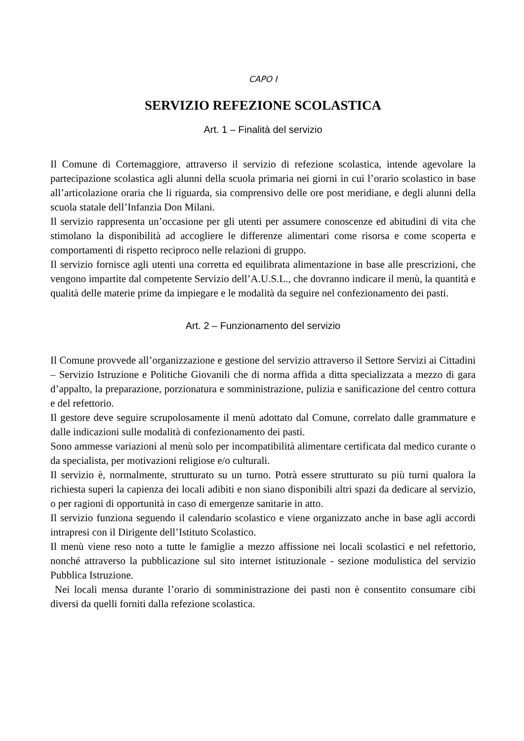CAPO I
SERVIZIO REFEZIONE SCOLASTICA
Art. 1 – Finalità del servizio
Il Comune di Cortemaggiore, attraverso il servizio di refezione scolastica, intende agevolare la partecipazione scolastica agli alunni della scuola primaria nei giorni in cui l’orario scolastico in base all’articolazione oraria che li riguarda, sia comprensivo delle ore post meridiane, e degli alunni della scuola statale dell’Infanzia Don Milani.
Il servizio rappresenta un’occasione per gli utenti per assumere conoscenze ed abitudini di vita che stimolano la disponibilità ad accogliere le differenze alimentari come risorsa e come scoperta e comportamenti di rispetto reciproco nelle relazioni di gruppo.
Il servizio fornisce agli utenti una corretta ed equilibrata alimentazione in base alle prescrizioni, che vengono impartite dal competente Servizio dell’A.U.S.L., che dovranno indicare il menù, la quantità e qualità delle materie prime da impiegare e le modalità da seguire nel confezionamento dei pasti.
Art. 2 – Funzionamento del servizio
Il Comune provvede all’organizzazione e gestione del servizio attraverso il Settore Servizi ai Cittadini – Servizio Istruzione e Politiche Giovanili che di norma affida a ditta specializzata a mezzo di gara d’appalto, la preparazione, porzionatura e somministrazione, pulizia e sanificazione del centro cottura e del refettorio.
Il gestore deve seguire scrupolosamente il menù adottato dal Comune, correlato dalle grammature e dalle indicazioni sulle modalità di confezionamento dei pasti.
Sono ammesse variazioni al menù solo per incompatibilità alimentare certificata dal medico curante o da specialista, per motivazioni religiose e/o culturali.
Il servizio è, normalmente, strutturato su un turno. Potrà essere strutturato su più turni qualora la richiesta superi la capienza dei locali adibiti e non siano disponibili altri spazi da dedicare al servizio, o per ragioni di opportunità in caso di emergenze sanitarie in atto.
Il servizio funziona seguendo il calendario scolastico e viene organizzato anche in base agli accordi intrapresi con il Dirigente dell’Istituto Scolastico.
Il menù viene reso noto a tutte le famiglie a mezzo affissione nei locali scolastici e nel refettorio, nonché attraverso la pubblicazione sul sito internet istituzionale - sezione modulistica del servizio Pubblica Istruzione.
Nei locali mensa durante l’orario di somministrazione dei pasti non è consentito consumare cibi diversi da quelli forniti dalla refezione scolastica.